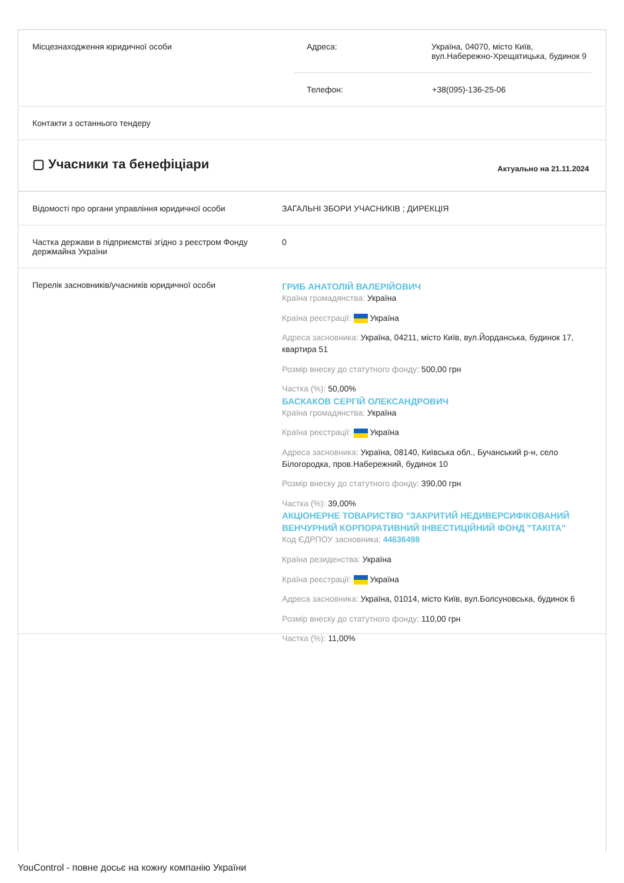Місцезнаходження юридичної особи
| Адреса: | Україна, 04070, місто Київ, вул.Набережно-Хрещатицька, будинок 9 |
| Телефон: | +38(095)-136-25-06 |
Контакти з останнього тендеру
▢ Учасники та бенефіціари
Актуально на 21.11.2024
Відомості про органи управління юридичної особи
ЗАГАЛЬНІ ЗБОРИ УЧАСНИКІВ ; ДИРЕКЦІЯ
Частка держави в підприємстві згідно з реєстром Фонду держмайна України
0
Перелік засновників/учасників юридичної особи
ГРИБ АНАТОЛІЙ ВАЛЕРІЙОВИЧ
Країна громадянства: Україна
Країна реєстрації: Україна
Адреса засновника: Україна, 04211, місто Київ, вул.Йорданська, будинок 17, квартира 51
Розмір внеску до статутного фонду: 500,00 грн
Частка (%): 50,00%
БАСКАКОВ СЕРГІЙ ОЛЕКСАНДРОВИЧ
Країна громадянства: Україна
Країна реєстрації: Україна
Адреса засновника: Україна, 08140, Київська обл., Бучанський р-н, село Білогородка, пров.Набережний, будинок 10
Розмір внеску до статутного фонду: 390,00 грн
Частка (%): 39,00%
АКЦІОНЕРНЕ ТОВАРИСТВО "ЗАКРИТИЙ НЕДИВЕРСИФІКОВАНИЙ ВЕНЧУРНИЙ КОРПОРАТИВНИЙ ІНВЕСТИЦІЙНИЙ ФОНД "ТАКІТА"
Код ЄДРПОУ засновника: 44636498
Країна резиденства: Україна
Країна реєстрації: Україна
Адреса засновника: Україна, 01014, місто Київ, вул.Болсуновська, будинок 6
Розмір внеску до статутного фонду: 110,00 грн
Частка (%): 11,00%
YouControl - повне досьє на кожну компанію України